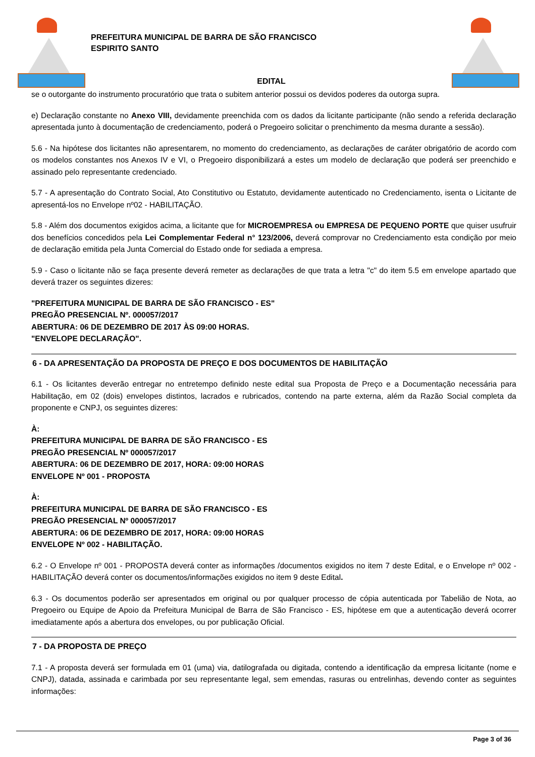PREFEITURA MUNICIPAL DE BARRA DE SÃO FRANCISCO
ESPIRITO SANTO
EDITAL
se o outorgante do instrumento procuratório que trata o subitem anterior possui os devidos poderes da outorga supra.
e) Declaração constante no Anexo VIII, devidamente preenchida com os dados da licitante participante (não sendo a referida declaração apresentada junto à documentação de credenciamento, poderá o Pregoeiro solicitar o prenchimento da mesma durante a sessão).
5.6 - Na hipótese dos licitantes não apresentarem, no momento do credenciamento, as declarações de caráter obrigatório de acordo com os modelos constantes nos Anexos IV e VI, o Pregoeiro disponibilizará a estes um modelo de declaração que poderá ser preenchido e assinado pelo representante credenciado.
5.7 - A apresentação do Contrato Social, Ato Constitutivo ou Estatuto, devidamente autenticado no Credenciamento, isenta o Licitante de apresentá-los no Envelope nº02 - HABILITAÇÃO.
5.8 - Além dos documentos exigidos acima, a licitante que for MICROEMPRESA ou EMPRESA DE PEQUENO PORTE que quiser usufruir dos benefícios concedidos pela Lei Complementar Federal n° 123/2006, deverá comprovar no Credenciamento esta condição por meio de declaração emitida pela Junta Comercial do Estado onde for sediada a empresa.
5.9 - Caso o licitante não se faça presente deverá remeter as declarações de que trata a letra "c" do item 5.5 em envelope apartado que deverá trazer os seguintes dizeres:
"PREFEITURA MUNICIPAL DE BARRA DE SÃO FRANCISCO - ES"
PREGÃO PRESENCIAL Nº. 000057/2017
ABERTURA: 06 DE DEZEMBRO DE 2017 ÀS 09:00 HORAS.
"ENVELOPE DECLARAÇÃO".
6 - DA APRESENTAÇÃO DA PROPOSTA DE PREÇO E DOS DOCUMENTOS DE HABILITAÇÃO
6.1 - Os licitantes deverão entregar no entretempo definido neste edital sua Proposta de Preço e a Documentação necessária para Habilitação, em 02 (dois) envelopes distintos, lacrados e rubricados, contendo na parte externa, além da Razão Social completa da proponente e CNPJ, os seguintes dizeres:
À:
PREFEITURA MUNICIPAL DE BARRA DE SÃO FRANCISCO - ES
PREGÃO PRESENCIAL Nº 000057/2017
ABERTURA: 06 DE DEZEMBRO DE 2017, HORA: 09:00 HORAS
ENVELOPE Nº 001 - PROPOSTA
À:
PREFEITURA MUNICIPAL DE BARRA DE SÃO FRANCISCO - ES
PREGÃO PRESENCIAL Nº 000057/2017
ABERTURA: 06 DE DEZEMBRO DE 2017, HORA: 09:00 HORAS
ENVELOPE Nº 002 - HABILITAÇÃO.
6.2 - O Envelope nº 001 - PROPOSTA deverá conter as informações /documentos exigidos no item 7 deste Edital, e o Envelope nº 002 - HABILITAÇÃO deverá conter os documentos/informações exigidos no item 9 deste Edital.
6.3 - Os documentos poderão ser apresentados em original ou por qualquer processo de cópia autenticada por Tabelião de Nota, ao Pregoeiro ou Equipe de Apoio da Prefeitura Municipal de Barra de São Francisco - ES, hipótese em que a autenticação deverá ocorrer imediatamente após a abertura dos envelopes, ou por publicação Oficial.
7 - DA PROPOSTA DE PREÇO
7.1 - A proposta deverá ser formulada em 01 (uma) via, datilografada ou digitada, contendo a identificação da empresa licitante (nome e CNPJ), datada, assinada e carimbada por seu representante legal, sem emendas, rasuras ou entrelinhas, devendo conter as seguintes informações:
Page 3 of 36